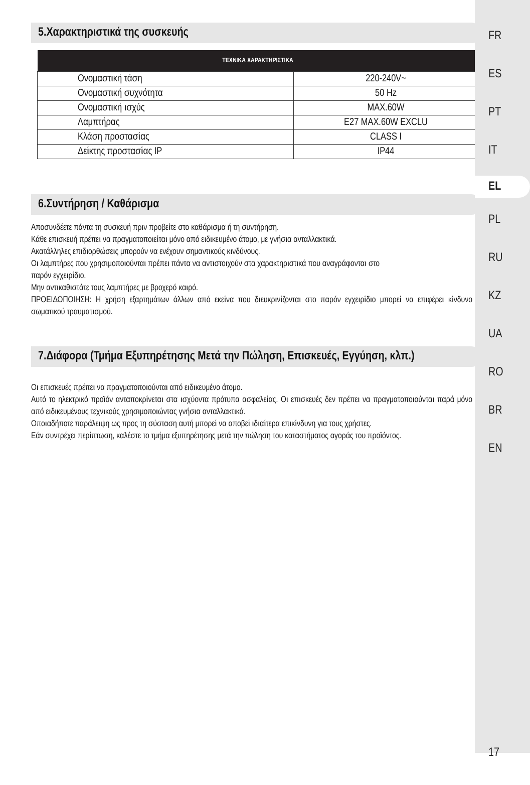5.Χαρακτηριστικά της συσκευής
| ΤΕΧΝΙΚΑ ΧΑΡΑΚΤΗΡΙΣΤΙΚΑ | |
| --- | --- |
| Ονομαστική τάση | 220-240V~ |
| Ονομαστική συχνότητα | 50 Hz |
| Ονομαστική ισχύς | MAX.60W |
| Λαμπτήρας | E27 MAX.60W EXCLU |
| Κλάση προστασίας | CLASS I |
| Δείκτης προστασίας IP | IP44 |
6.Συντήρηση / Καθάρισμα
Αποσυνδέετε πάντα τη συσκευή πριν προβείτε στο καθάρισμα ή τη συντήρηση.
Κάθε επισκευή πρέπει να πραγματοποιείται μόνο από ειδικευμένο άτομο, με γνήσια ανταλλακτικά.
Ακατάλληλες επιδιορθώσεις μπορούν να ενέχουν σημαντικούς κινδύνους.
Οι λαμπτήρες που χρησιμοποιούνται πρέπει πάντα να αντιστοιχούν στα χαρακτηριστικά που αναγράφονται στο
παρόν εγχειρίδιο.
Μην αντικαθιστάτε τους λαμπτήρες με βροχερό καιρό.
ΠΡΟΕΙΔΟΠΟΙΗΣΗ: Η χρήση εξαρτημάτων άλλων από εκείνα που διευκρινίζονται στο παρόν εγχειρίδιο μπορεί να επιφέρει κίνδυνο σωματικού τραυματισμού.
7.Διάφορα (Τμήμα Εξυπηρέτησης Μετά την Πώληση, Επισκευές, Εγγύηση, κλπ.)
Οι επισκευές πρέπει να πραγματοποιούνται από ειδικευμένο άτομο.
Αυτό το ηλεκτρικό προϊόν ανταποκρίνεται στα ισχύοντα πρότυπα ασφαλείας. Οι επισκευές δεν πρέπει να πραγματοποιούνται παρά μόνο από ειδικευμένους τεχνικούς χρησιμοποιώντας γνήσια ανταλλακτικά.
Οποιαδήποτε παράλειψη ως προς τη σύσταση αυτή μπορεί να αποβεί ιδιαίτερα επικίνδυνη για τους χρήστες.
Εάν συντρέχει περίπτωση, καλέστε το τμήμα εξυπηρέτησης μετά την πώληση του καταστήματος αγοράς του προϊόντος.
FR
ES
PT
IT
EL
PL
RU
KZ
UA
RO
BR
EN
17